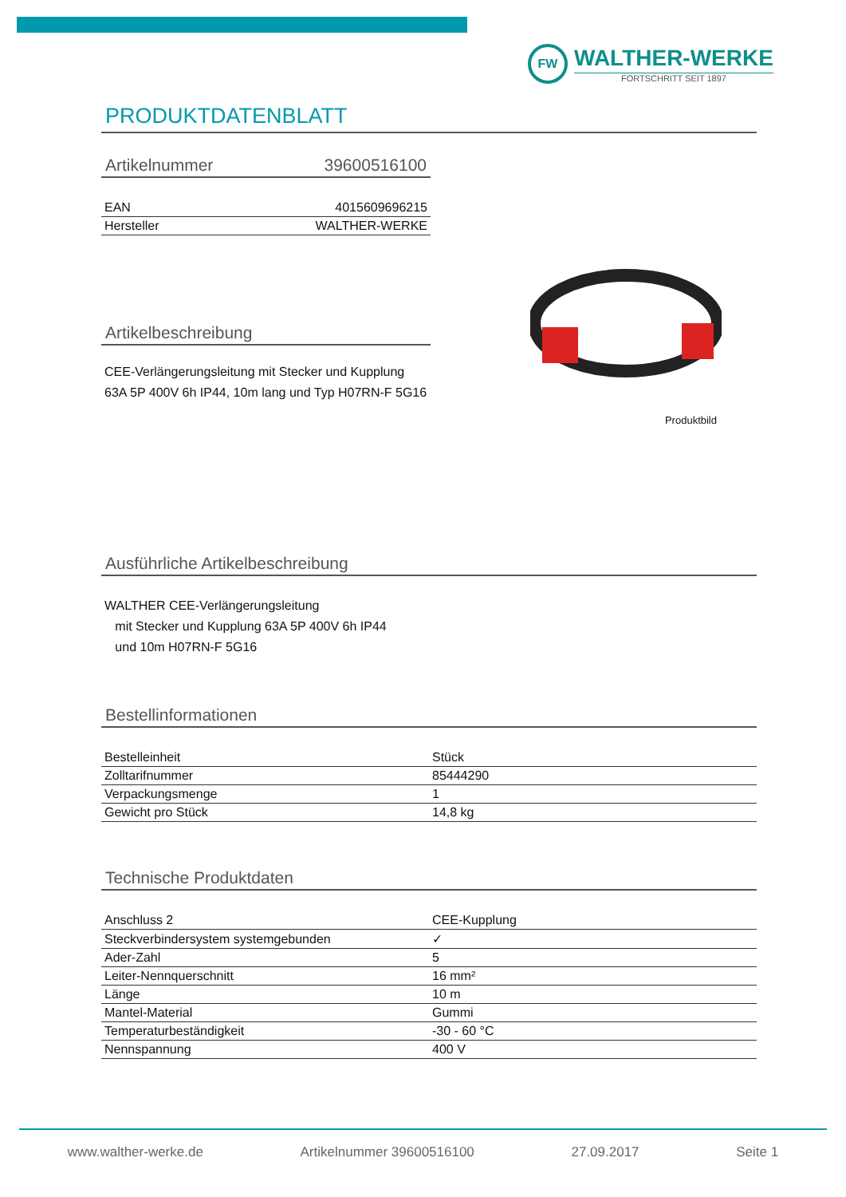FW
WALTHER-WERKE
FORTSCHRITT SEIT 1897
PRODUKTDATENBLATT
Artikelnummer 39600516100
| EAN | 4015609696215 |
| Hersteller | WALTHER-WERKE |
Artikelbeschreibung
CEE-Verlängerungsleitung mit Stecker und Kupplung 63A 5P 400V 6h IP44, 10m lang und Typ H07RN-F 5G16
Produktbild
Ausführliche Artikelbeschreibung
WALTHER CEE-Verlängerungsleitung
mit Stecker und Kupplung 63A 5P 400V 6h IP44
und 10m H07RN-F 5G16
Bestellinformationen
| Bestelleinheit | Stück |
| Zolltarifnummer | 85444290 |
| Verpackungsmenge | 1 |
| Gewicht pro Stück | 14,8 kg |
Technische Produktdaten
| Anschluss 2 | CEE-Kupplung |
| Steckverbindersystem systemgebunden | ✓ |
| Ader-Zahl | 5 |
| Leiter-Nennquerschnitt | 16 mm² |
| Länge | 10 m |
| Mantel-Material | Gummi |
| Temperaturbeständigkeit | -30 - 60 °C |
| Nennspannung | 400 V |
www.walther-werke.de Artikelnummer 39600516100 27.09.2017 Seite 1